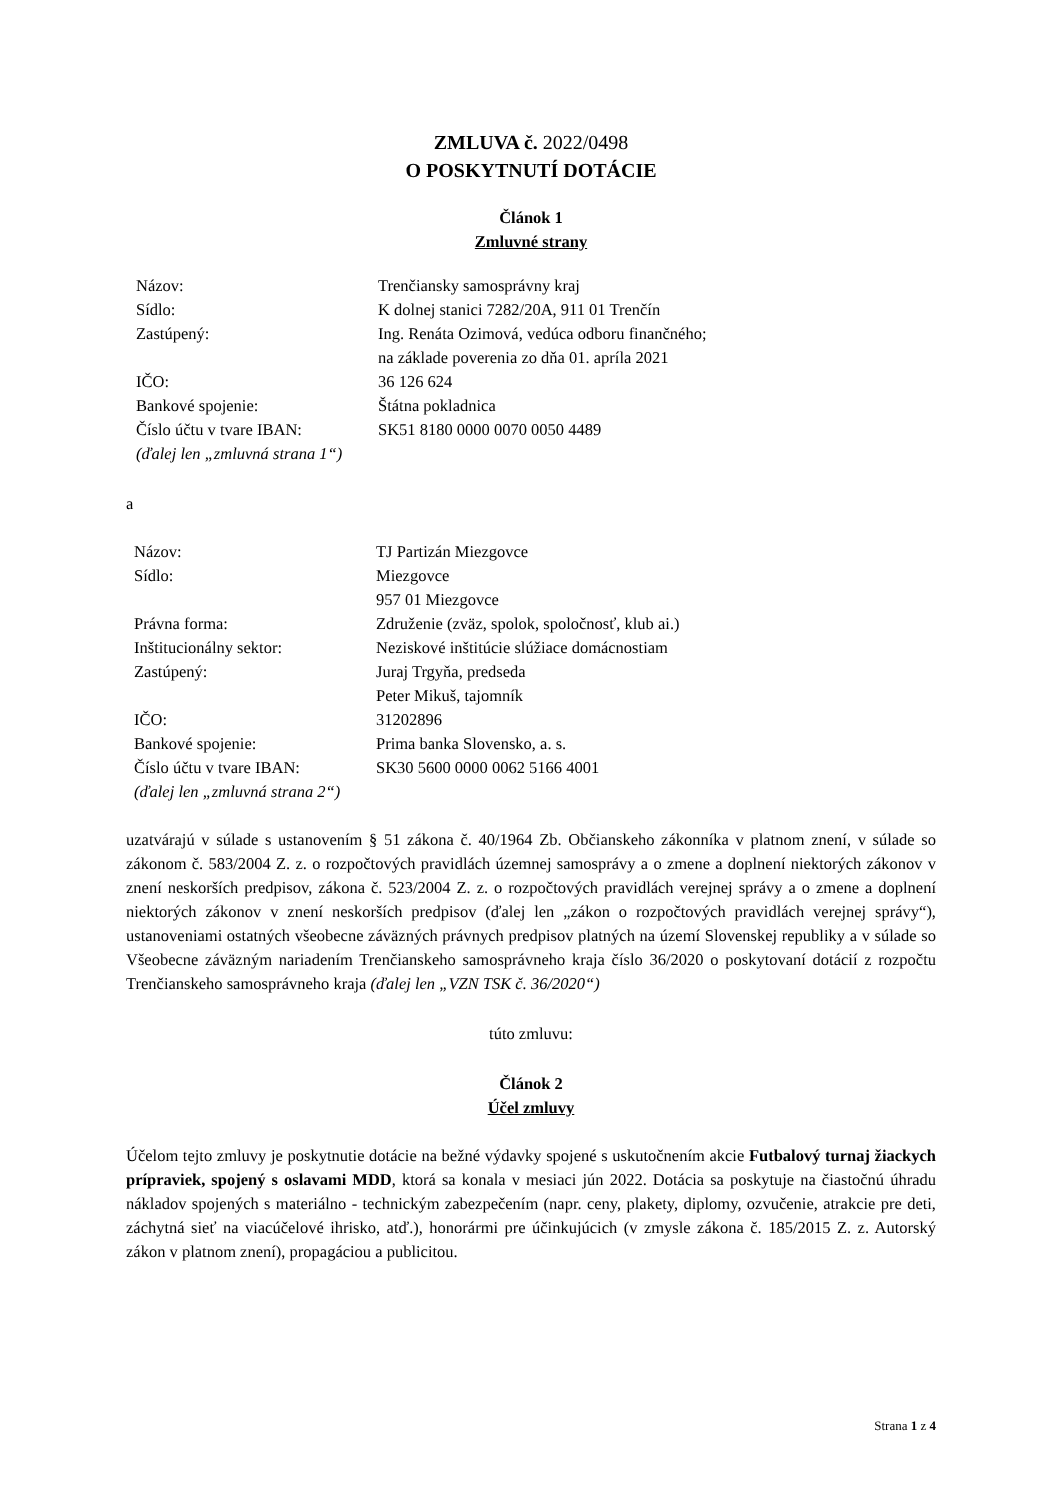ZMLUVA č. 2022/0498
O POSKYTNUTÍ DOTÁCIE
Článok 1
Zmluvné strany
| Názov: | Trenčiansky samosprávny kraj |
| Sídlo: | K dolnej stanici 7282/20A, 911 01 Trenčín |
| Zastúpený: | Ing. Renáta Ozimová, vedúca odboru finančného; na základe poverenia zo dňa 01. apríla 2021 |
| IČO: | 36 126 624 |
| Bankové spojenie: | Štátna pokladnica |
| Číslo účtu v tvare IBAN: | SK51 8180 0000 0070 0050 4489 |
| (ďalej len „zmluvná strana 1“) | |
a
| Názov: | TJ Partizán Miezgovce |
| Sídlo: | Miezgovce 957 01 Miezgovce |
| Právna forma: | Združenie (zväz, spolok, spoločnosť, klub ai.) |
| Inštitucionálny sektor: | Neziskové inštitúcie slúžiace domácnostiam |
| Zastúpený: | Juraj Trgyňa, predseda Peter Mikuš, tajomník |
| IČO: | 31202896 |
| Bankové spojenie: | Prima banka Slovensko, a. s. |
| Číslo účtu v tvare IBAN: | SK30 5600 0000 0062 5166 4001 |
| (ďalej len „zmluvná strana 2“) | |
uzatvárajú v súlade s ustanovením § 51 zákona č. 40/1964 Zb. Občianskeho zákonníka v platnom znení, v súlade so zákonom č. 583/2004 Z. z. o rozpočtových pravidlách územnej samosprávy a o zmene a doplnení niektorých zákonov v znení neskorších predpisov, zákona č. 523/2004 Z. z. o rozpočtových pravidlách verejnej správy a o zmene a doplnení niektorých zákonov v znení neskorších predpisov (ďalej len „zákon o rozpočtových pravidlách verejnej správy“), ustanoveniami ostatných všeobecne záväzných právnych predpisov platných na území Slovenskej republiky a v súlade so Všeobecne záväzným nariadením Trenčianskeho samosprávneho kraja číslo 36/2020 o poskytovaní dotácií z rozpočtu Trenčianskeho samosprávneho kraja (ďalej len „VZN TSK č. 36/2020“)
túto zmluvu:
Článok 2
Účel zmluvy
Účelom tejto zmluvy je poskytnutie dotácie na bežné výdavky spojené s uskutočnením akcie Futbalový turnaj žiackych prípraviek, spojený s oslavami MDD, ktorá sa konala v mesiaci jún 2022. Dotácia sa poskytuje na čiastočnú úhradu nákladov spojených s materiálno - technickým zabezpečením (napr. ceny, plakety, diplomy, ozvučenie, atrakcie pre deti, záchytná sieť na viacúčelové ihrisko, atď.), honorármi pre účinkujúcich (v zmysle zákona č. 185/2015 Z. z. Autorský zákon v platnom znení), propagáciou a publicitou.
Strana 1 z 4